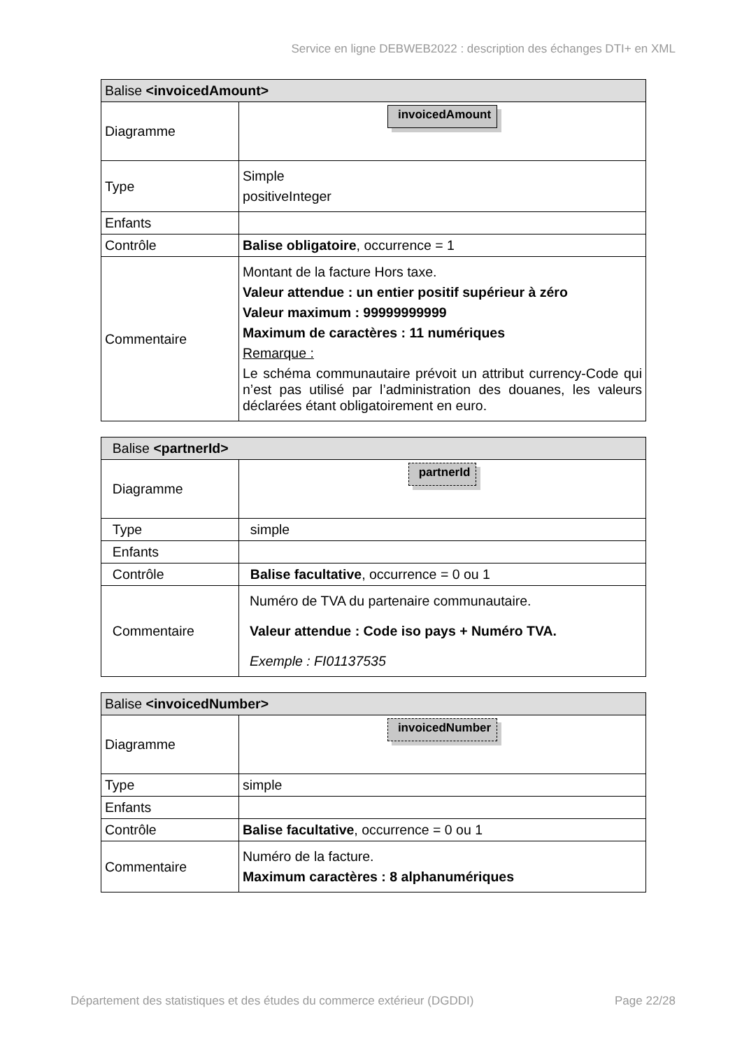Service en ligne DEBWEB2022 : description des échanges DTI+ en XML
| Balise <invoicedAmount> | |
| --- | --- |
| Diagramme | invoicedAmount |
| Type | Simple positiveInteger |
| Enfants | |
| Contrôle | Balise obligatoire , occurrence = 1 |
| Commentaire | Montant de la facture Hors taxe. Valeur attendue : un entier positif supérieur à zéro Valeur maximum : 99999999999 Maximum de caractères : 11 numériques Remarque : Le schéma communautaire prévoit un attribut currency-Code qui n’est pas utilisé par l’administration des douanes, les valeurs déclarées étant obligatoirement en euro. |
| Balise <partnerId> | |
| --- | --- |
| Diagramme | partnerId |
| Type | simple |
| Enfants | |
| Contrôle | Balise facultative , occurrence = 0 ou 1 |
| Commentaire | Numéro de TVA du partenaire communautaire. Valeur attendue : Code iso pays + Numéro TVA. Exemple : FI01137535 |
| Balise <invoicedNumber> | |
| --- | --- |
| Diagramme | invoicedNumber |
| Type | simple |
| Enfants | |
| Contrôle | Balise facultative , occurrence = 0 ou 1 |
| Commentaire | Numéro de la facture. Maximum caractères : 8 alphanumériques |
Département des statistiques et des études du commerce extérieur (DGDDI) Page 22/28